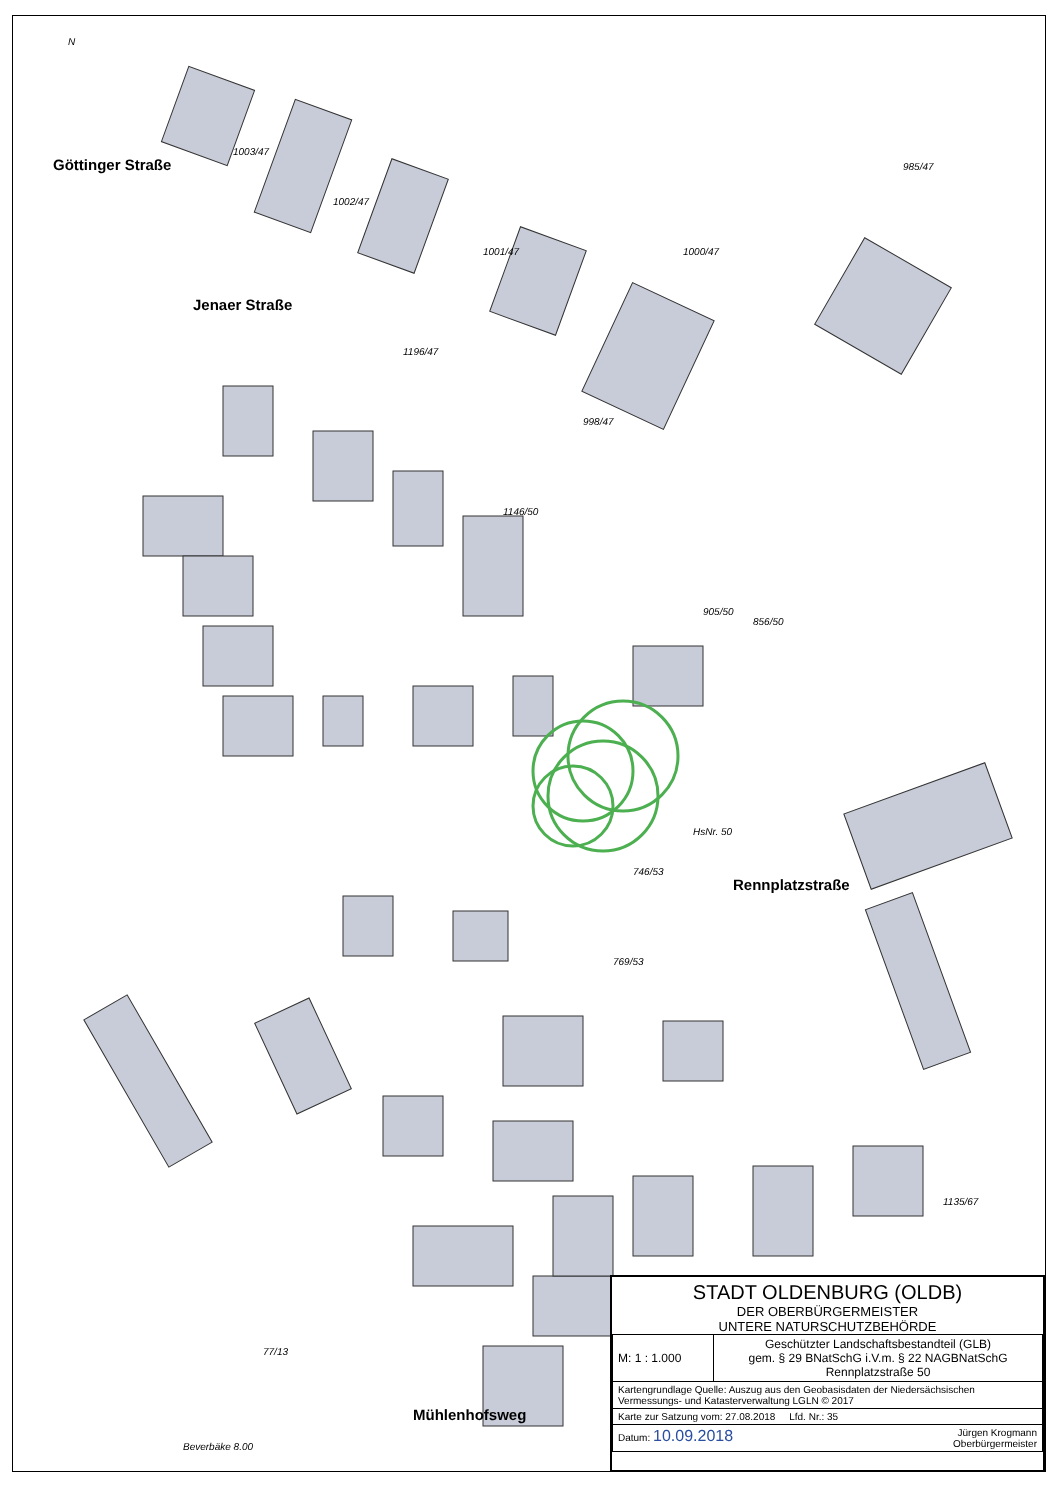Göttinger Straße
Jenaer Straße
Rennplatzstraße
Mühlenhofsweg
N
1003/47
1002/47
1001/47 1000/47
985/47
1196/47
998/47
1146/50
856/50
905/50
746/53
HsNr. 50
769/53
1135/67
77/13
Beverbäke 8.00
STADT OLDENBURG (OLDB)
DER OBERBÜRGERMEISTER
UNTERE NATURSCHUTZBEHÖRDE
| M: 1 : 1.000 | Geschützter Landschaftsbestandteil (GLB) gem. § 29 BNatSchG i.V.m. § 22 NAGBNatSchG Rennplatzstraße 50 |
| Kartengrundlage Quelle: Auszug aus den Geobasisdaten der Niedersächsischen Vermessungs- und Katasterverwaltung LGLN © 2017 | |
| Karte zur Satzung vom: 27.08.2018 Lfd. Nr.: 35 | |
| Datum: 10.09.2018 Jürgen Krogmann Oberbürgermeister | |